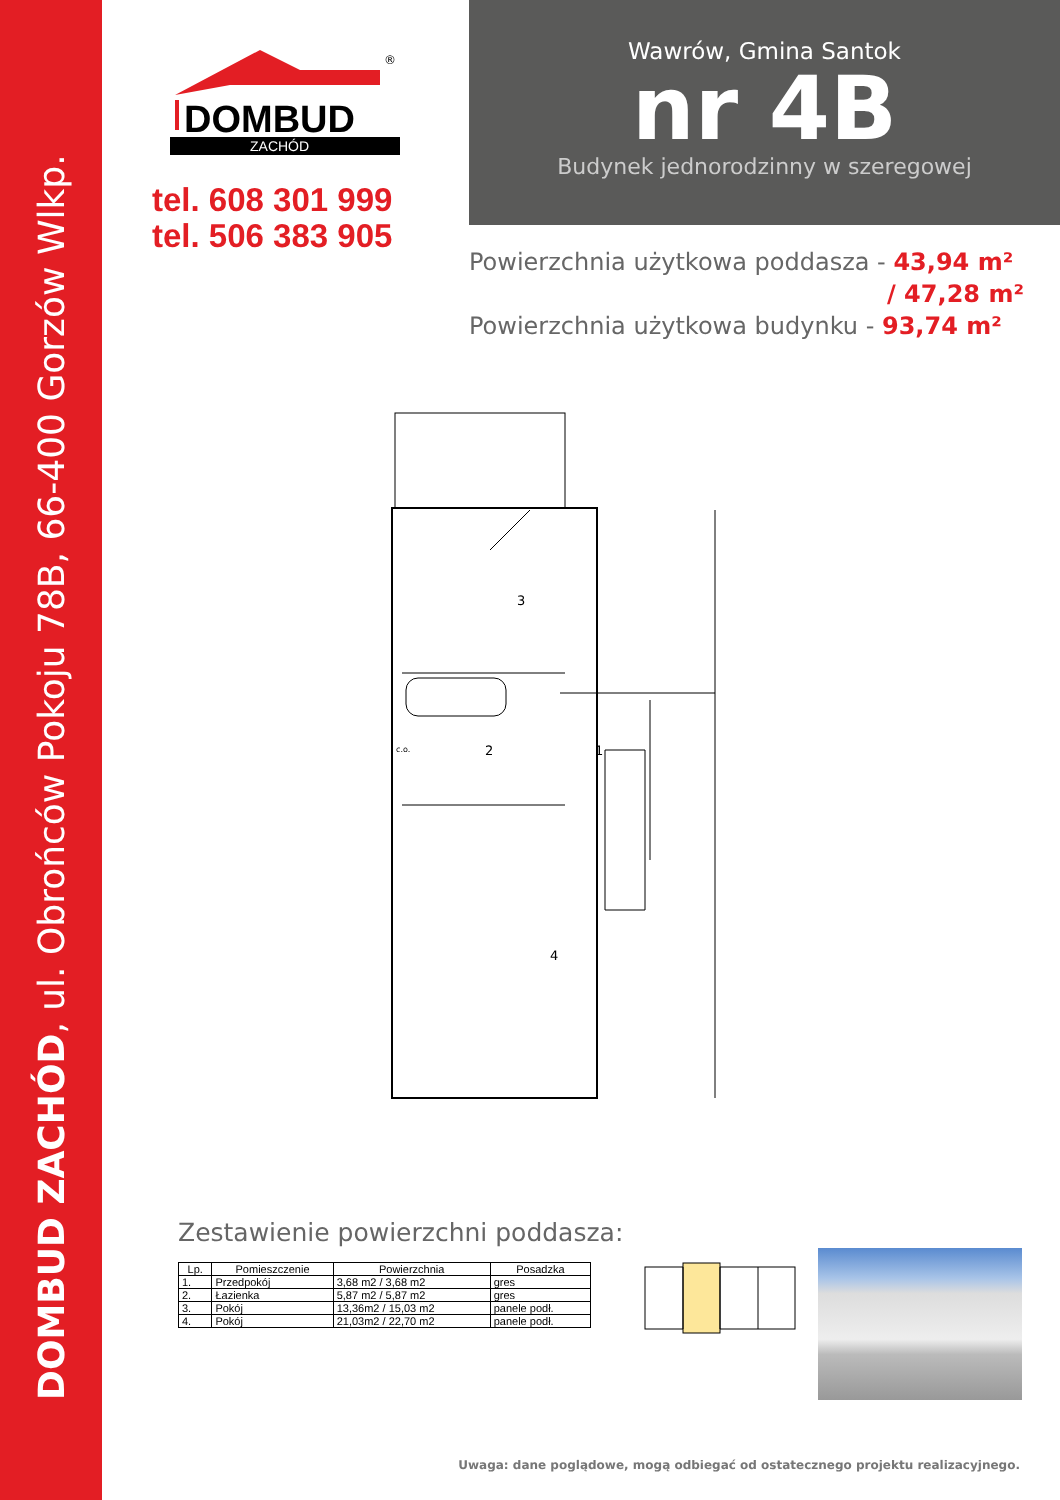DOMBUD ZACHÓD, ul. Obrońców Pokoju 78B, 66-400 Gorzów Wlkp.
DOMBUD
ZACHÓD
®
tel. 608 301 999
tel. 506 383 905
Wawrów, Gmina Santok
nr 4B
Budynek jednorodzinny w szeregowej
Powierzchnia użytkowa poddasza - 43,94 m²
/ 47,28 m²
Powierzchnia użytkowa budynku - 93,74 m²
3
2
1
4
c.o.
Zestawienie powierzchni poddasza:
| Lp. | Pomieszczenie | Powierzchnia | Posadzka |
| --- | --- | --- | --- |
| 1. | Przedpokój | 3,68 m2 / 3,68 m2 | gres |
| 2. | Łazienka | 5,87 m2 / 5,87 m2 | gres |
| 3. | Pokój | 13,36m2 / 15,03 m2 | panele podł. |
| 4. | Pokój | 21,03m2 / 22,70 m2 | panele podł. |
Uwaga: dane poglądowe, mogą odbiegać od ostatecznego projektu realizacyjnego.